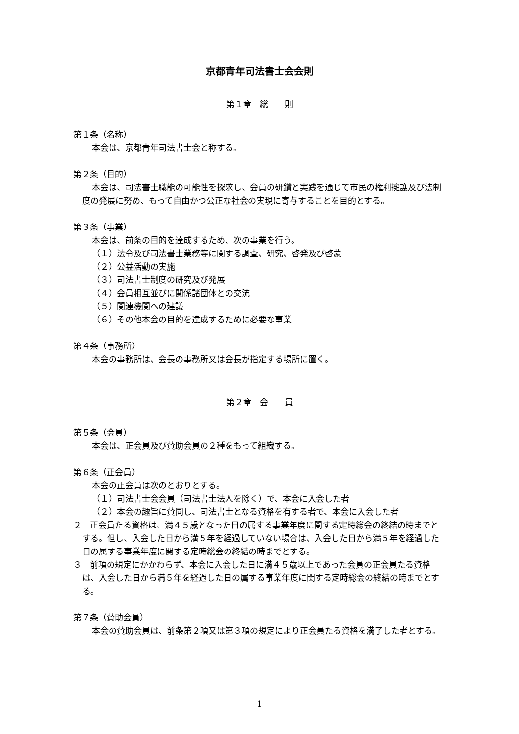京都青年司法書士会会則
第１章　総　　則
第１条（名称）
本会は、京都青年司法書士会と称する。
第２条（目的）
本会は、司法書士職能の可能性を探求し、会員の研鑽と実践を通じて市民の権利擁護及び法制度の発展に努め、もって自由かつ公正な社会の実現に寄与することを目的とする。
第３条（事業）
本会は、前条の目的を達成するため、次の事業を行う。
（１）法令及び司法書士業務等に関する調査、研究、啓発及び啓蒙
（２）公益活動の実施
（３）司法書士制度の研究及び発展
（４）会員相互並びに関係諸団体との交流
（５）関連機関への建議
（６）その他本会の目的を達成するために必要な事業
第４条（事務所）
本会の事務所は、会長の事務所又は会長が指定する場所に置く。
第２章　会　　員
第５条（会員）
本会は、正会員及び賛助会員の２種をもって組織する。
第６条（正会員）
本会の正会員は次のとおりとする。
（１）司法書士会会員（司法書士法人を除く）で、本会に入会した者
（２）本会の趣旨に賛同し、司法書士となる資格を有する者で、本会に入会した者
２　正会員たる資格は、満４５歳となった日の属する事業年度に関する定時総会の終結の時までとする。但し、入会した日から満５年を経過していない場合は、入会した日から満５年を経過した日の属する事業年度に関する定時総会の終結の時までとする。
３　前項の規定にかかわらず、本会に入会した日に満４５歳以上であった会員の正会員たる資格は、入会した日から満５年を経過した日の属する事業年度に関する定時総会の終結の時までとする。
第７条（賛助会員）
本会の賛助会員は、前条第２項又は第３項の規定により正会員たる資格を満了した者とする。
1